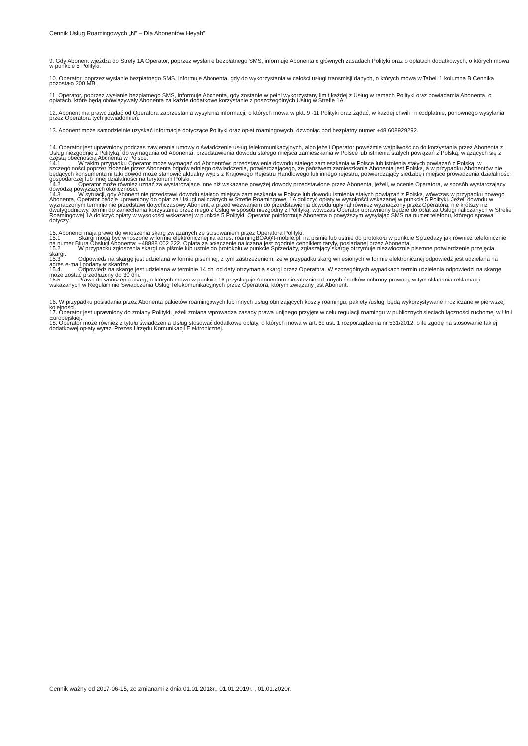Cennik Usług Roamingowych „N” – Dla Abonentów Heyah”
9. Gdy Abonent wjeżdża do Strefy 1A Operator, poprzez wysłanie bezpłatnego SMS, informuje Abonenta o głównych zasadach Polityki oraz o opłatach dodatkowych, o których mowa w punkcie 5 Polityki.
10. Operator, poprzez wysłanie bezpłatnego SMS, informuje Abonenta, gdy do wykorzystania w całości usługi transmisji danych, o których mowa w Tabeli 1 kolumna B Cennika pozostało 200 MB.
11. Operator, poprzez wysłanie bezpłatnego SMS, informuje Abonenta, gdy zostanie w pełni wykorzystany limit każdej z Usług w ramach Polityki oraz powiadamia Abonenta, o opłatach, które będą obowiązywały Abonenta za każde dodatkowe korzystanie z poszczególnych Usług w Strefie 1A.
12. Abonent ma prawo żądać od Operatora zaprzestania wysyłania informacji, o których mowa w pkt. 9 -11 Polityki oraz żądać, w każdej chwili i nieodpłatnie, ponownego wysyłania przez Operatora tych powiadomień.
13. Abonent może samodzielnie uzyskać informacje dotyczące Polityki oraz opłat roamingowych, dzwoniąc pod bezpłatny numer +48 608929292.
14. Operator jest uprawniony podczas zawierania umowy o świadczenie usług telekomunikacyjnych, albo jeżeli Operator poweźmie wątpliwość co do korzystania przez Abonenta z Usług niezgodnie z Polityką, do wymagania od Abonenta, przedstawienia dowodu stałego miejsca zamieszkania w Polsce lub istnienia stałych powiązań z Polską, wiążących się z częstą obecnością Abonenta w Polsce.
14.1 W takim przypadku Operator może wymagać od Abonentów: przedstawienia dowodu stałego zamieszkania w Polsce lub istnienia stałych powiązań z Polską, w szczególności poprzez złożenie przez Abonenta odpowiedniego oświadczenia, potwierdzającego, ze państwem zamieszkania Abonenta jest Polska, a w przypadku Abonentów nie będących konsumentami taki dowód może stanowić aktualny wypis z Krajowego Rejestru Handlowego lub innego rejestru, potwierdzający siedzibę i miejsce prowadzenia działalności gospodarczej lub innej działalności na terytorium Polski.
14.2 Operator może również uznać za wystarczające inne niż wskazane powyżej dowody przedstawione przez Abonenta, jeżeli, w ocenie Operatora, w sposób wystarczający dowodzą powyższych okoliczności.
14.3 W sytuacji, gdy Abonent nie przedstawi dowodu stałego miejsca zamieszkania w Polsce lub dowodu istnienia stałych powiązań z Polską, wówczas w przypadku nowego Abonenta, Operator będzie uprawniony do opłat za Usługi naliczanych w Strefie Roamingowej 1A doliczyć opłaty w wysokości wskazanej w punkcie 5 Polityki. Jeżeli dowodu w wyznaczonym terminie nie przedstawi dotychczasowy Abonent, a przed wezwaniem do przedstawienia dowodu upłynął również wyznaczony przez Operatora, nie krótszy niż dwutygodniowy, termin do zaniechania korzystania przez niego z Usług w sposób niezgodny z Polityką, wówczas Operator uprawniony będzie do opłat za Usługi naliczanych w Strefie Roamingowej 1A doliczyć opłaty w wysokości wskazanej w punkcie 5 Polityki. Operator poinformuje Abonenta o powyższym wysyłając SMS na numer telefonu, którego sprawa dotyczy.
15. Abonenci maja prawo do wnoszenia skarg związanych ze stosowaniem przez Operatora Polityki.
15.1 Skargi mogą być wnoszone w formie elektronicznej na adres: roamingBOA@t-mobile.pl, na piśmie lub ustnie do protokołu w punkcie Sprzedaży jak również telefonicznie na numer Biura Obsługi Abonenta: +48888 002 222. Opłata za połączenie naliczana jest zgodnie cennikiem taryfy, posiadanej przez Abonenta.
15.2 W przypadku zgłoszenia skargi na piśmie lub ustnie do protokołu w punkcie Sprzedaży, zgłaszający skargę otrzymuje niezwłocznie pisemne potwierdzenie przejęcia skargi.
15.3 Odpowiedz na skargę jest udzielana w formie pisemnej, z tym zastrzeżeniem, że w przypadku skarg wniesionych w formie elektronicznej odpowiedź jest udzielana na adres e-mail podany w skardze.
15.4. Odpowiedz na skargę jest udzielana w terminie 14 dni od daty otrzymania skargi przez Operatora. W szczególnych wypadkach termin udzielenia odpowiedzi na skargę może zostać przedłużony do 30 dni.
15.5 Prawo do wnoszenia skarg, o których mowa w punkcie 16 przysługuje Abonentom niezależnie od innych środków ochrony prawnej, w tym składania reklamacji wskazanych w Regulaminie Świadczenia Usług Telekomunikacyjnych przez Operatora, którym związany jest Abonent.
16. W przypadku posiadania przez Abonenta pakietów roamingowych lub innych usług obniżających koszty roamingu, pakiety /usługi będą wykorzystywane i rozliczane w pierwszej kolejności.
17. Operator jest uprawniony do zmiany Polityki, jeżeli zmiana wprowadza zasady prawa unijnego przyjęte w celu regulacji roamingu w publicznych sieciach łączności ruchomej w Unii Europejskiej.
18. Operator może również z tytułu świadczenia Usług stosować dodatkowe opłaty, o których mowa w art. 6c ust. 1 rozporządzenia nr 531/2012, o ile zgodę na stosowanie takiej dodatkowej opłaty wyrazi Prezes Urzędu Komunikacji Elektronicznej.
Cennik ważny od 2017-06-15, ze zmianami z dnia 01.01.2018r., 01.01.2019r. , 01.01.2020r.